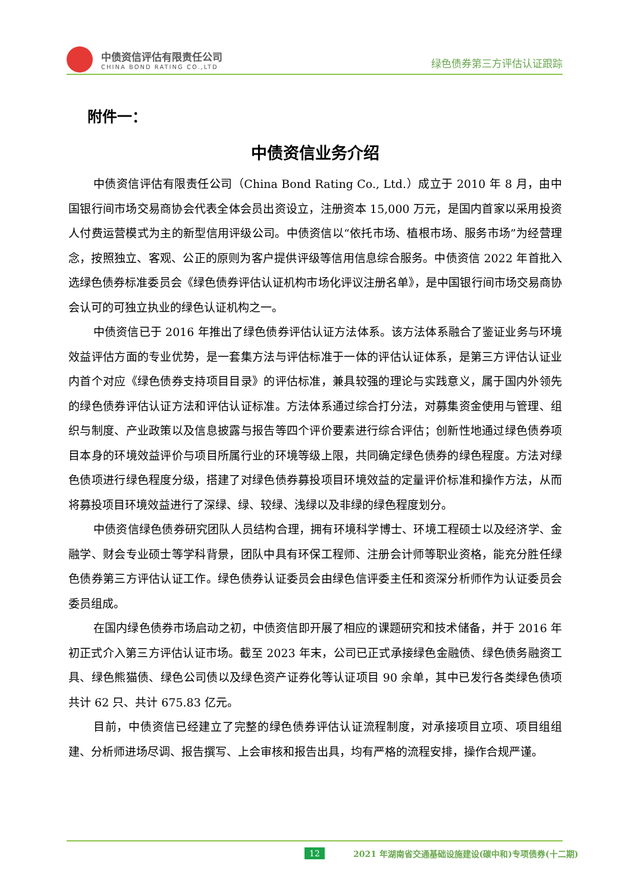中债资信评估有限责任公司
CHINA BOND RATING CO.,LTD
绿色债券第三方评估认证跟踪
附件一：
中债资信业务介绍
中债资信评估有限责任公司（China Bond Rating Co., Ltd.）成立于 2010 年 8 月，由中国银行间市场交易商协会代表全体会员出资设立，注册资本 15,000 万元，是国内首家以采用投资人付费运营模式为主的新型信用评级公司。中债资信以“依托市场、植根市场、服务市场”为经营理念，按照独立、客观、公正的原则为客户提供评级等信用信息综合服务。中债资信 2022 年首批入选绿色债券标准委员会《绿色债券评估认证机构市场化评议注册名单》，是中国银行间市场交易商协会认可的可独立执业的绿色认证机构之一。
中债资信已于 2016 年推出了绿色债券评估认证方法体系。该方法体系融合了鉴证业务与环境效益评估方面的专业优势，是一套集方法与评估标准于一体的评估认证体系，是第三方评估认证业内首个对应《绿色债券支持项目目录》的评估标准，兼具较强的理论与实践意义，属于国内外领先的绿色债券评估认证方法和评估认证标准。方法体系通过综合打分法，对募集资金使用与管理、组织与制度、产业政策以及信息披露与报告等四个评价要素进行综合评估；创新性地通过绿色债券项目本身的环境效益评价与项目所属行业的环境等级上限，共同确定绿色债券的绿色程度。方法对绿色债项进行绿色程度分级，搭建了对绿色债券募投项目环境效益的定量评价标准和操作方法，从而将募投项目环境效益进行了深绿、绿、较绿、浅绿以及非绿的绿色程度划分。
中债资信绿色债券研究团队人员结构合理，拥有环境科学博士、环境工程硕士以及经济学、金融学、财会专业硕士等学科背景，团队中具有环保工程师、注册会计师等职业资格，能充分胜任绿色债券第三方评估认证工作。绿色债券认证委员会由绿色信评委主任和资深分析师作为认证委员会委员组成。
在国内绿色债券市场启动之初，中债资信即开展了相应的课题研究和技术储备，并于 2016 年初正式介入第三方评估认证市场。截至 2023 年末，公司已正式承接绿色金融债、绿色债务融资工具、绿色熊猫债、绿色公司债以及绿色资产证券化等认证项目 90 余单，其中已发行各类绿色债项共计 62 只、共计 675.83 亿元。
目前，中债资信已经建立了完整的绿色债券评估认证流程制度，对承接项目立项、项目组组建、分析师进场尽调、报告撰写、上会审核和报告出具，均有严格的流程安排，操作合规严谨。
12 2021 年湖南省交通基础设施建设(碳中和)专项债券(十二期)